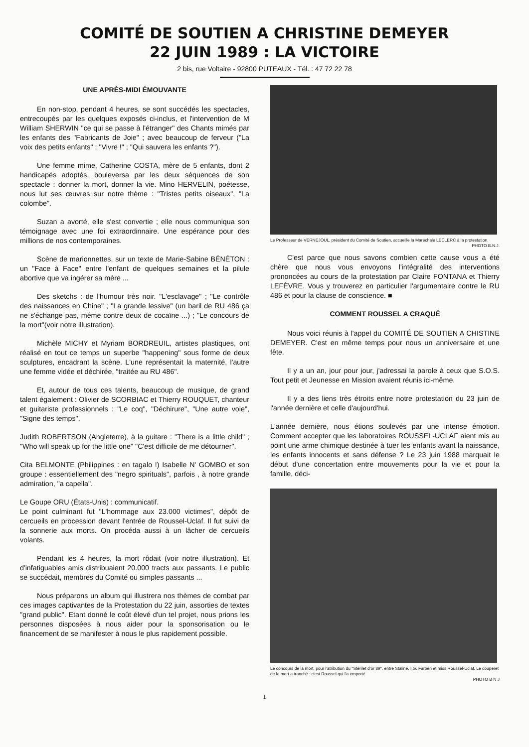COMITÉ DE SOUTIEN A CHRISTINE DEMEYER
22 JUIN 1989 : LA VICTOIRE
2 bis, rue Voltaire - 92800 PUTEAUX - Tél. : 47 72 22 78
UNE APRÈS-MIDI ÉMOUVANTE
En non-stop, pendant 4 heures, se sont succédés les spectacles, entrecoupés par les quelques exposés ci-inclus, et l'intervention de M William SHERWIN "ce qui se passe à l'étranger" des Chants mimés par les enfants des "Fabricants de Joie" ; avec beaucoup de ferveur ("La voix des petits enfants" ; "Vivre !" ; "Qui sauvera les enfants ?").
Une femme mime, Catherine COSTA, mère de 5 enfants, dont 2 handicapés adoptés, bouleversa par les deux séquences de son spectacle : donner la mort, donner la vie. Mino HERVELIN, poétesse, nous lut ses œuvres sur notre thème : "Tristes petits oiseaux", "La colombe".
Suzan a avorté, elle s'est convertie ; elle nous communiqua son témoignage avec une foi extraordinnaire. Une espérance pour des millions de nos contemporaines.
Scène de marionnettes, sur un texte de Marie-Sabine BÉNÉTON : un "Face à Face" entre l'enfant de quelques semaines et la pilule abortive que va ingérer sa mère ...
Des sketchs : de l'humour très noir. "L'esclavage" ; "Le contrôle des naissances en Chine" ; "La grande lessive" (un baril de RU 486 ça ne s'échange pas, même contre deux de cocaïne ...) ; "Le concours de la mort"(voir notre illustration).
Michèle MICHY et Myriam BORDREUIL, artistes plastiques, ont réalisé en tout ce temps un superbe "happening" sous forme de deux sculptures, encadrant la scène. L'une représentait la maternité, l'autre une femme vidée et déchirée, "traitée au RU 486".
Et, autour de tous ces talents, beaucoup de musique, de grand talent également : Olivier de SCORBIAC et Thierry ROUQUET, chanteur et guitariste professionnels : "Le coq", "Déchirure", "Une autre voie", "Signe des temps".
Judith ROBERTSON (Angleterre), à la guitare : "There is a little child" ; "Who will speak up for the little one" "C'est difficile de me détourner".
Cita BELMONTE (Philippines : en tagalo !) Isabelle N' GOMBO et son groupe : essentiellement des "negro spirituals", parfois , à notre grande admiration, "a capella".
Le Goupe ORU (États-Unis) : communicatif.
Le point culminant fut "L'hommage aux 23.000 victimes", dépôt de cercueils en procession devant l'entrée de Roussel-Uclaf. Il fut suivi de la sonnerie aux morts. On procéda aussi à un lâcher de cercueils volants.
Pendant les 4 heures, la mort rôdait (voir notre illustration). Et d'infatiguables amis distribuaient 20.000 tracts aux passants. Le public se succédait, membres du Comité ou simples passants ...
Nous préparons un album qui illustrera nos thèmes de combat par ces images captivantes de la Protestation du 22 juin, assorties de textes "grand public". Etant donné le coût élevé d'un tel projet, nous prions les personnes disposées à nous aider pour la sponsorisation ou le financement de se manifester à nous le plus rapidement possible.
Le Professeur de VERNEJOUL, président du Comité de Soutien, accueille la Maréchale LECLERC à la protestation. PHOTO B.N.J.
C'est parce que nous savons combien cette cause vous a été chère que nous vous envoyons l'intégralité des interventions prononcées au cours de la protestation par Claire FONTANA et Thierry LEFÈVRE. Vous y trouverez en particulier l'argumentaire contre le RU 486 et pour la clause de conscience. ■
COMMENT ROUSSEL A CRAQUÉ
Nous voici réunis à l'appel du COMITÉ DE SOUTIEN A CHISTINE DEMEYER. C'est en même temps pour nous un anniversaire et une fête.
Il y a un an, jour pour jour, j'adressai la parole à ceux que S.O.S. Tout petit et Jeunesse en Mission avaient réunis ici-même.
Il y a des liens très étroits entre notre protestation du 23 juin de l'année dernière et celle d'aujourd'hui.
L'année dernière, nous étions soulevés par une intense émotion. Comment accepter que les laboratoires ROUSSEL-UCLAF aient mis au point une arme chimique destinée à tuer les enfants avant la naissance, les enfants innocents et sans défense ? Le 23 juin 1988 marquait le début d'une concertation entre mouvements pour la vie et pour la famille, déci-
Le concours de la mort, pour l'atribution du "Stérilet d'or 89", entre Staline, I.G. Farben et miss Roussel-Uclaf. Le couperet de la mort a tranché : c'est Roussel qui l'a emporté.
PHOTO B N J
1